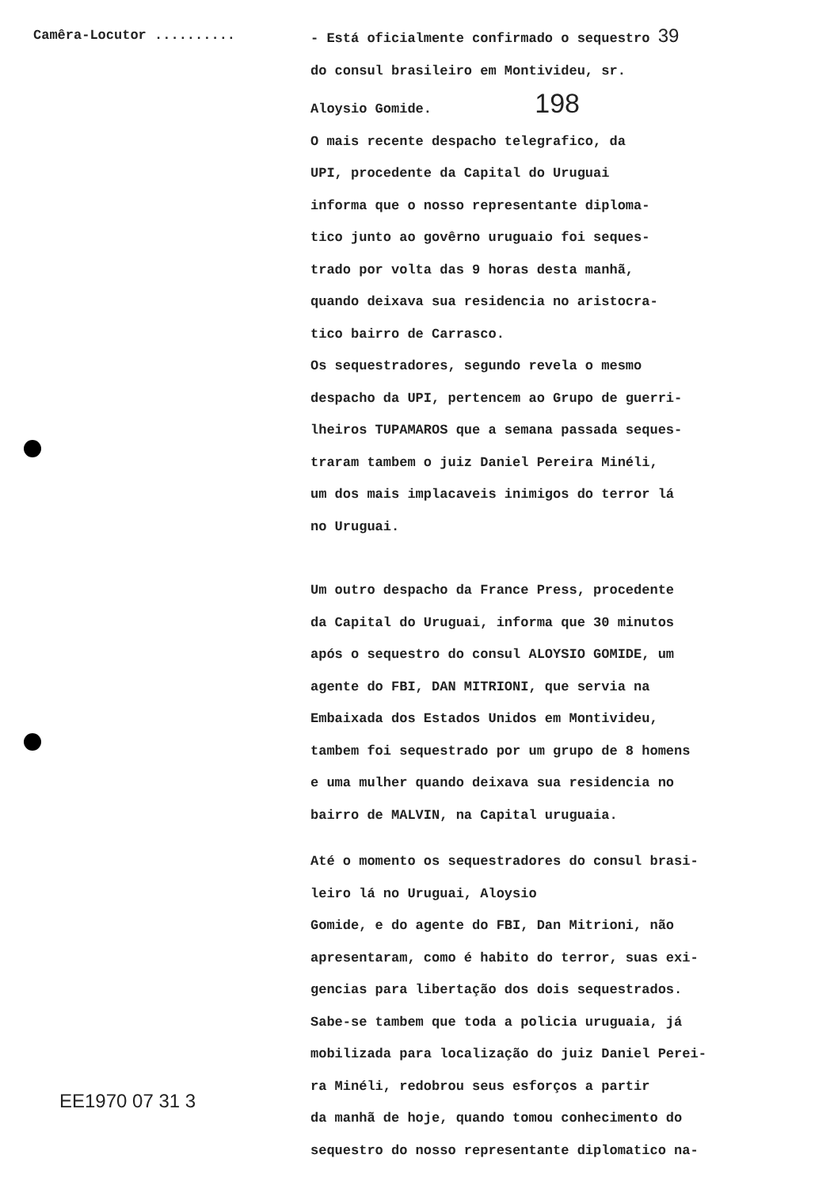Camêra-Locutor .......... - Está oficialmente confirmado o sequestro 39
do consul brasileiro em Montivideu, sr.
Aloysio Gomide. 198
O mais recente despacho telegrafico, da
UPI, procedente da Capital do Uruguai
informa que o nosso representante diploma-
tico junto ao govêrno uruguaio foi seques-
trado por volta das 9 horas desta manhã,
quando deixava sua residencia no aristocra-
tico bairro de Carrasco.
Os sequestradores, segundo revela o mesmo
despacho da UPI, pertencem ao Grupo de guerri-
lheiros TUPAMAROS que a semana passada seques-
traram tambem o juiz Daniel Pereira Minéli,
um dos mais implacaveis inimigos do terror lá
no Uruguai.
Um outro despacho da France Press, procedente
da Capital do Uruguai, informa que 30 minutos
após o sequestro do consul ALOYSIO GOMIDE, um
agente do FBI, DAN MITRIONI, que servia na
Embaixada dos Estados Unidos em Montivideu,
tambem foi sequestrado por um grupo de 8 homens
e uma mulher quando deixava sua residencia no
bairro de MALVIN, na Capital uruguaia.
Até o momento os sequestradores do consul brasi-
leiro lá no Uruguai, Aloysio
Gomide, e do agente do FBI, Dan Mitrioni, não
apresentaram, como é habito do terror, suas exi-
gencias para libertação dos dois sequestrados.
Sabe-se tambem que toda a policia uruguaia, já
mobilizada para localização do juiz Daniel Perei-
ra Minéli, redobrou seus esforços a partir
da manhã de hoje, quando tomou conhecimento do
sequestro do nosso representante diplomatico na-
EE1970 07 31 3